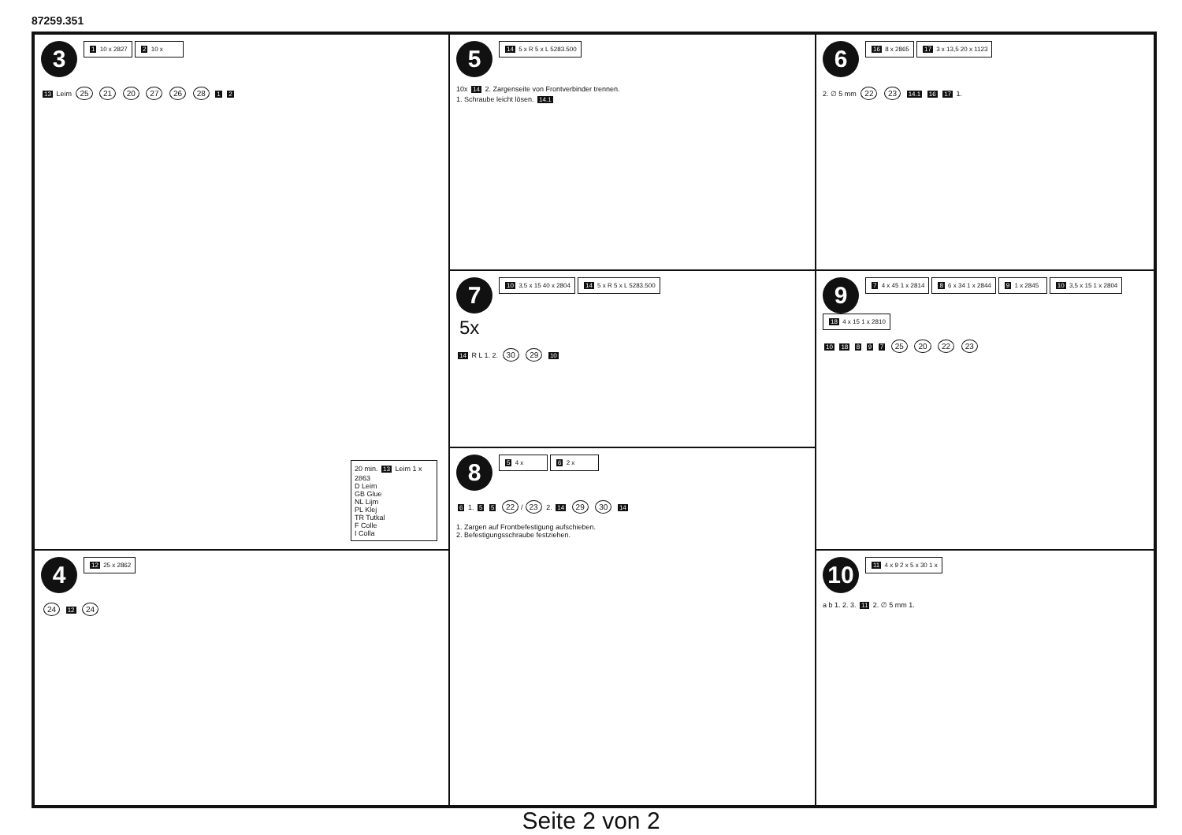87259.351
3 1 10 x 2827 2 10 x
13 Leim 25 21 20 27 26 28 1 2
20 min. 13 Leim 1 x 2863
D Leim
GB Glue
NL Lijm
PL Klej
TR Tutkal
F Colle
I Colla
5 14 5 x R 5 x L 5283.500
10x 14 2. Zargenseite von Frontverbinder trennen.
1. Schraube leicht lösen. 14.1
6 16 8 x 2865 17 3 x 13,5 20 x 1123
2. ∅ 5 mm 22 23 14.1 16 17 1.
7 10 3,5 x 15 40 x 2804 14 5 x R 5 x L 5283.500
5x
14 R L 1. 2. 30 29 10
9 7 4 x 45 1 x 2814 8 6 x 34 1 x 2844 9 1 x 2845 10 3,5 x 15 1 x 2804 18 4 x 15 1 x 2810
10 18 8 9 7 25 20 22 23
4 12 25 x 2862
24 12 24
8 5 4 x 6 2 x
6 1. 5 5 22 / 23 2. 14 29 30 14
1. Zargen auf Frontbefestigung aufschieben.
2. Befestigungsschraube festziehen.
10 11 4 x 9 2 x 5 x 30 1 x
a b 1. 2. 3. 11 2. ∅ 5 mm 1.
Seite 2 von 2